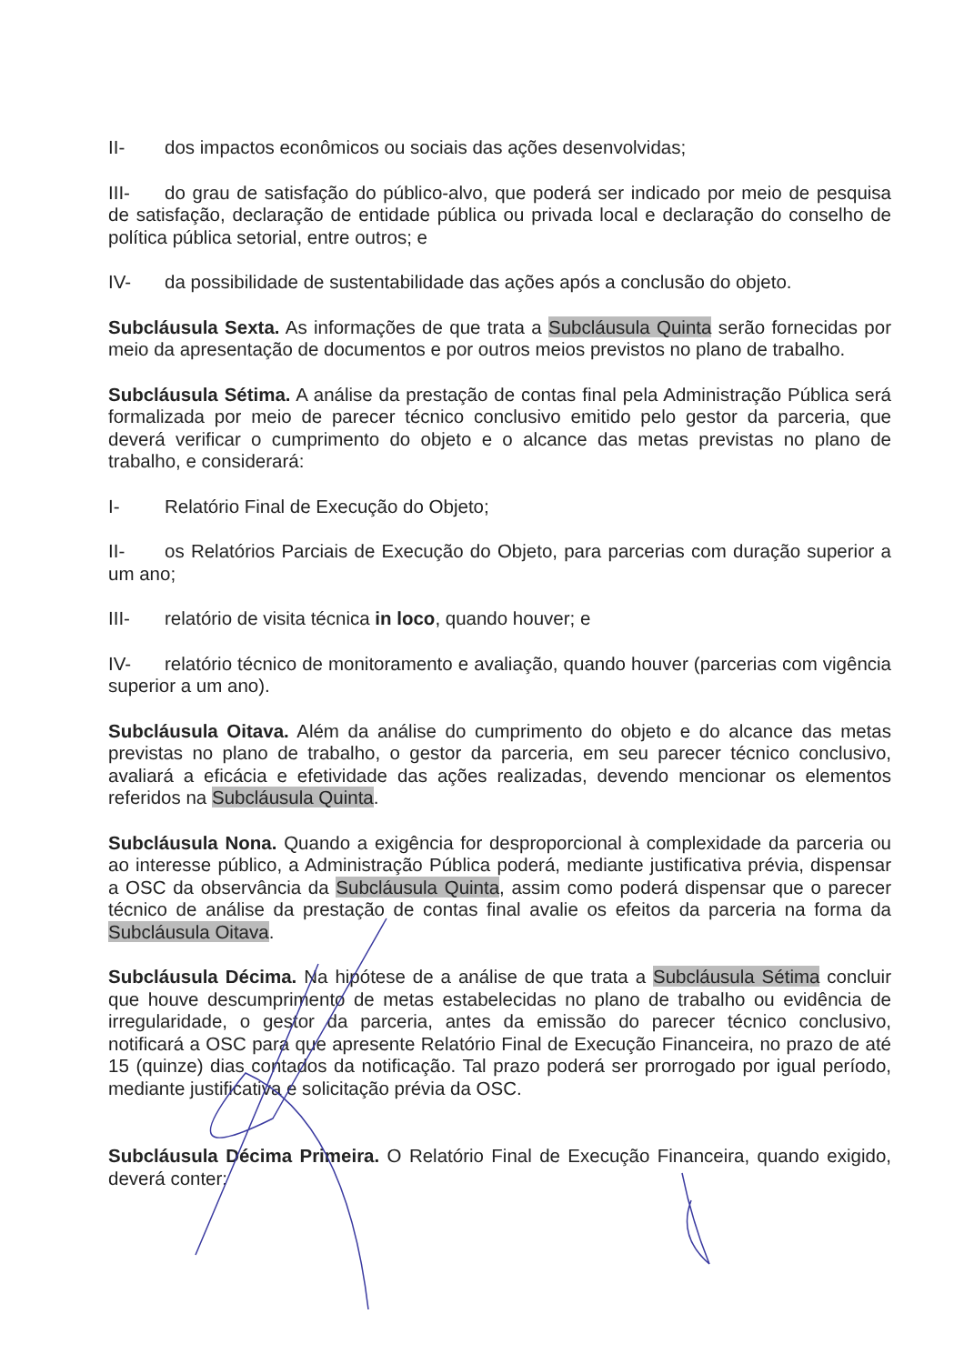II- dos impactos econômicos ou sociais das ações desenvolvidas;
III- do grau de satisfação do público-alvo, que poderá ser indicado por meio de pesquisa de satisfação, declaração de entidade pública ou privada local e declaração do conselho de política pública setorial, entre outros; e
IV- da possibilidade de sustentabilidade das ações após a conclusão do objeto.
Subcláusula Sexta. As informações de que trata a Subcláusula Quinta serão fornecidas por meio da apresentação de documentos e por outros meios previstos no plano de trabalho.
Subcláusula Sétima. A análise da prestação de contas final pela Administração Pública será formalizada por meio de parecer técnico conclusivo emitido pelo gestor da parceria, que deverá verificar o cumprimento do objeto e o alcance das metas previstas no plano de trabalho, e considerará:
I- Relatório Final de Execução do Objeto;
II- os Relatórios Parciais de Execução do Objeto, para parcerias com duração superior a um ano;
III- relatório de visita técnica in loco, quando houver; e
IV- relatório técnico de monitoramento e avaliação, quando houver (parcerias com vigência superior a um ano).
Subcláusula Oitava. Além da análise do cumprimento do objeto e do alcance das metas previstas no plano de trabalho, o gestor da parceria, em seu parecer técnico conclusivo, avaliará a eficácia e efetividade das ações realizadas, devendo mencionar os elementos referidos na Subcláusula Quinta.
Subcláusula Nona. Quando a exigência for desproporcional à complexidade da parceria ou ao interesse público, a Administração Pública poderá, mediante justificativa prévia, dispensar a OSC da observância da Subcláusula Quinta, assim como poderá dispensar que o parecer técnico de análise da prestação de contas final avalie os efeitos da parceria na forma da Subcláusula Oitava.
Subcláusula Décima. Na hipótese de a análise de que trata a Subcláusula Sétima concluir que houve descumprimento de metas estabelecidas no plano de trabalho ou evidência de irregularidade, o gestor da parceria, antes da emissão do parecer técnico conclusivo, notificará a OSC para que apresente Relatório Final de Execução Financeira, no prazo de até 15 (quinze) dias contados da notificação. Tal prazo poderá ser prorrogado por igual período, mediante justificativa e solicitação prévia da OSC.
Subcláusula Décima Primeira. O Relatório Final de Execução Financeira, quando exigido, deverá conter: